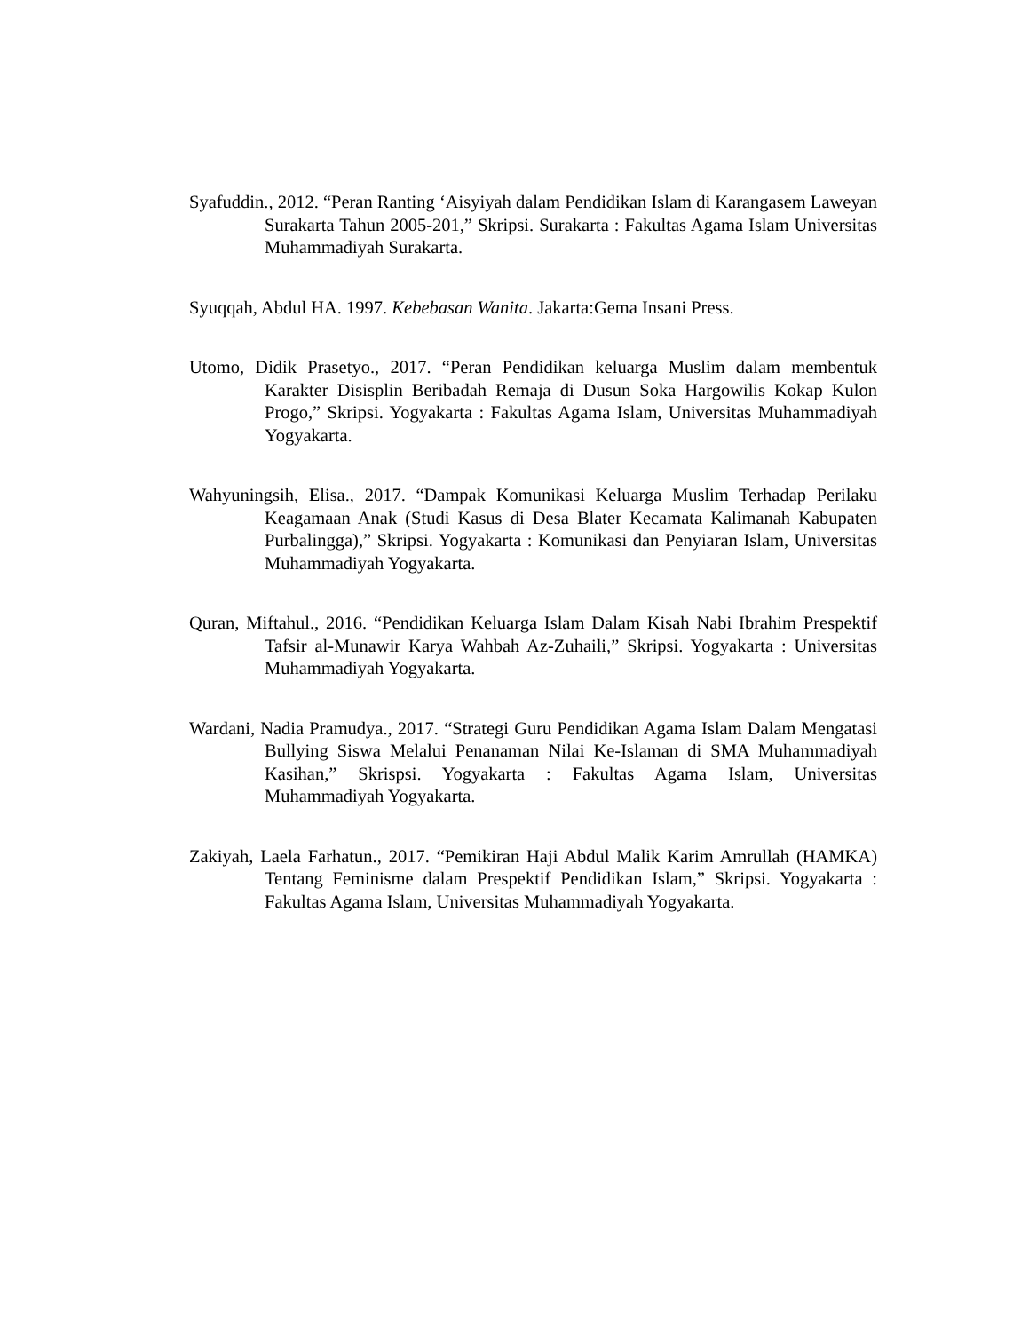Syafuddin., 2012. “Peran Ranting ‘Aisyiyah dalam Pendidikan Islam di Karangasem Laweyan Surakarta Tahun 2005-201,” Skripsi. Surakarta : Fakultas Agama Islam Universitas Muhammadiyah Surakarta.
Syuqqah, Abdul HA. 1997. Kebebasan Wanita. Jakarta:Gema Insani Press.
Utomo, Didik Prasetyo., 2017. “Peran Pendidikan keluarga Muslim dalam membentuk Karakter Disisplin Beribadah Remaja di Dusun Soka Hargowilis Kokap Kulon Progo,” Skripsi. Yogyakarta : Fakultas Agama Islam, Universitas Muhammadiyah Yogyakarta.
Wahyuningsih, Elisa., 2017. “Dampak Komunikasi Keluarga Muslim Terhadap Perilaku Keagamaan Anak (Studi Kasus di Desa Blater Kecamata Kalimanah Kabupaten Purbalingga),” Skripsi. Yogyakarta : Komunikasi dan Penyiaran Islam, Universitas Muhammadiyah Yogyakarta.
Quran, Miftahul., 2016. “Pendidikan Keluarga Islam Dalam Kisah Nabi Ibrahim Prespektif Tafsir al-Munawir Karya Wahbah Az-Zuhaili,” Skripsi. Yogyakarta : Universitas Muhammadiyah Yogyakarta.
Wardani, Nadia Pramudya., 2017. “Strategi Guru Pendidikan Agama Islam Dalam Mengatasi Bullying Siswa Melalui Penanaman Nilai Ke-Islaman di SMA Muhammadiyah Kasihan,” Skrispsi. Yogyakarta : Fakultas Agama Islam, Universitas Muhammadiyah Yogyakarta.
Zakiyah, Laela Farhatun., 2017. “Pemikiran Haji Abdul Malik Karim Amrullah (HAMKA) Tentang Feminisme dalam Prespektif Pendidikan Islam,” Skripsi. Yogyakarta : Fakultas Agama Islam, Universitas Muhammadiyah Yogyakarta.